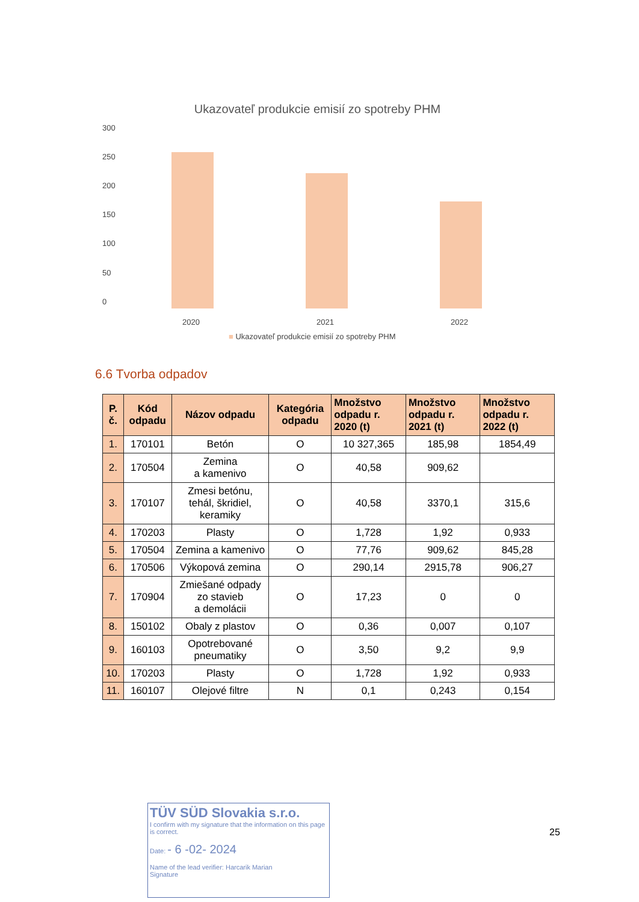Ukazovateľ produkcie emisií zo spotreby PHM
300
250
200
150
100
50
0
2020 2021 2022
■ Ukazovateľ produkcie emisií zo spotreby PHM
6.6 Tvorba odpadov
| P. č. | Kód odpadu | Názov odpadu | Kategória odpadu | Množstvo odpadu r. 2020 (t) | Množstvo odpadu r. 2021 (t) | Množstvo odpadu r. 2022 (t) |
| --- | --- | --- | --- | --- | --- | --- |
| 1. | 170101 | Betón | O | 10 327,365 | 185,98 | 1854,49 |
| 2. | 170504 | Zemina a kamenivo | O | 40,58 | 909,62 | |
| 3. | 170107 | Zmesi betónu, tehál, škridiel, keramiky | O | 40,58 | 3370,1 | 315,6 |
| 4. | 170203 | Plasty | O | 1,728 | 1,92 | 0,933 |
| 5. | 170504 | Zemina a kamenivo | O | 77,76 | 909,62 | 845,28 |
| 6. | 170506 | Výkopová zemina | O | 290,14 | 2915,78 | 906,27 |
| 7. | 170904 | Zmiešané odpady zo stavieb a demolácii | O | 17,23 | 0 | 0 |
| 8. | 150102 | Obaly z plastov | O | 0,36 | 0,007 | 0,107 |
| 9. | 160103 | Opotrebované pneumatiky | O | 3,50 | 9,2 | 9,9 |
| 10. | 170203 | Plasty | O | 1,728 | 1,92 | 0,933 |
| 11. | 160107 | Olejové filtre | N | 0,1 | 0,243 | 0,154 |
TÜV SÜD Slovakia s.r.o.
I confirm with my signature that the information on this page is correct.
Date: - 6 -02- 2024
Name of the lead verifier: Harcarik Marian
Signature
25